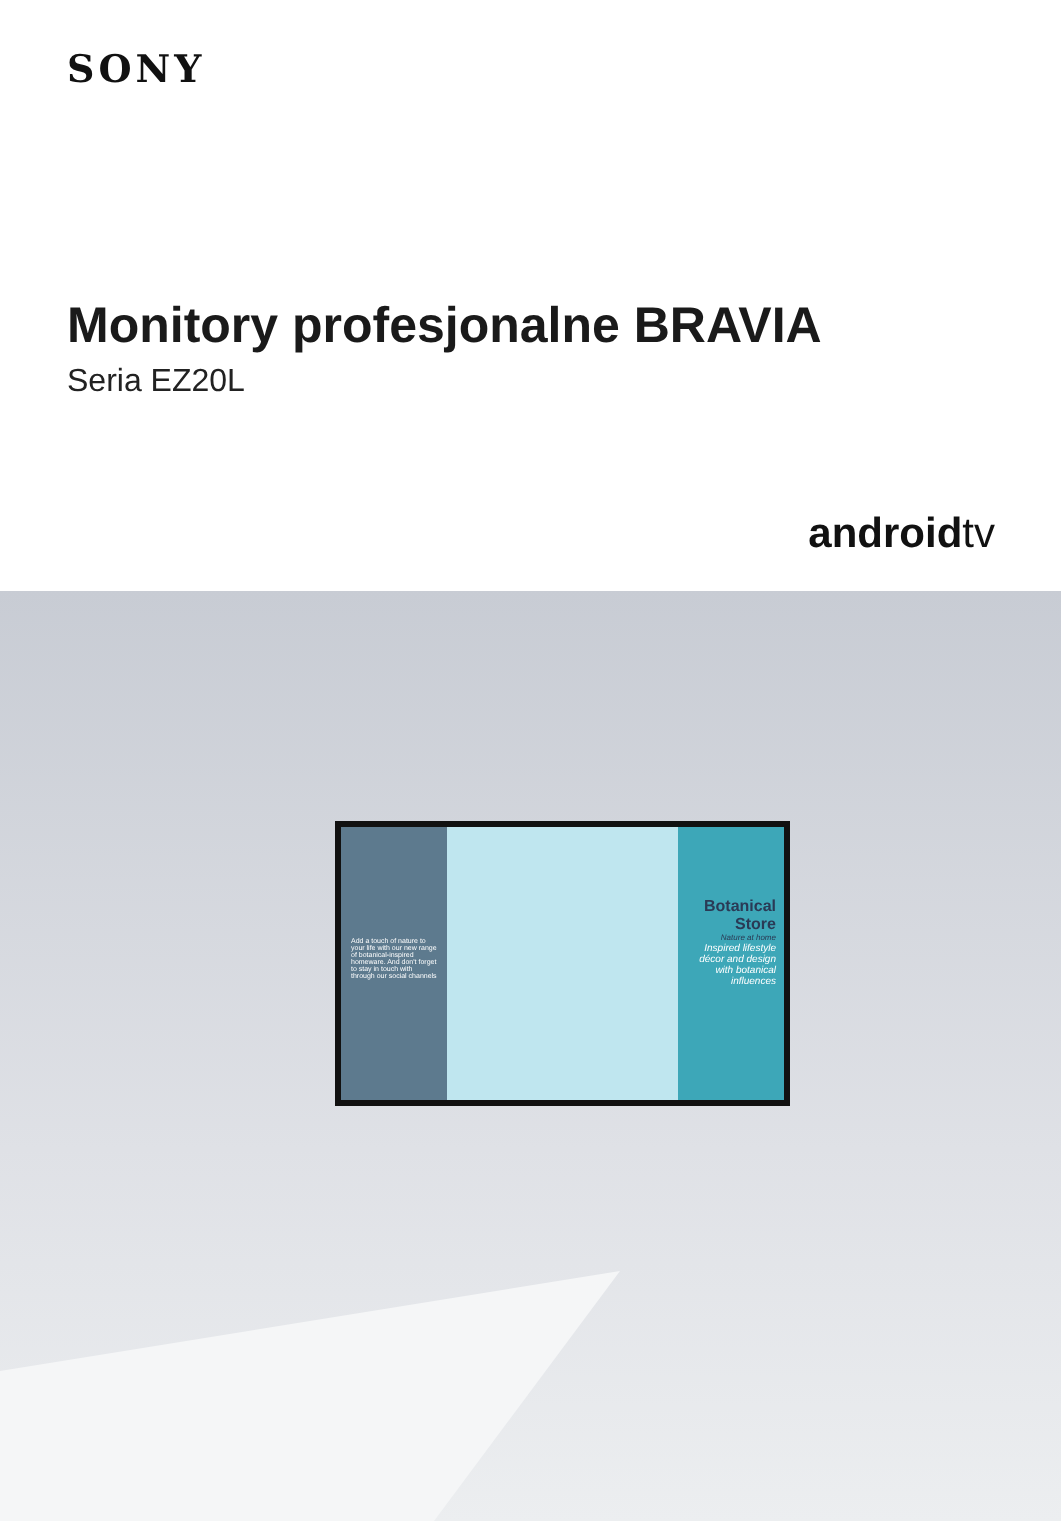SONY
Monitory profesjonalne BRAVIA
Seria EZ20L
androidtv
Add a touch of nature to your life with our new range of botanical-inspired homeware. And don't forget to stay in touch with through our social channels
Botanical Store
Nature at home
Inspired lifestyle décor and design with botanical influences